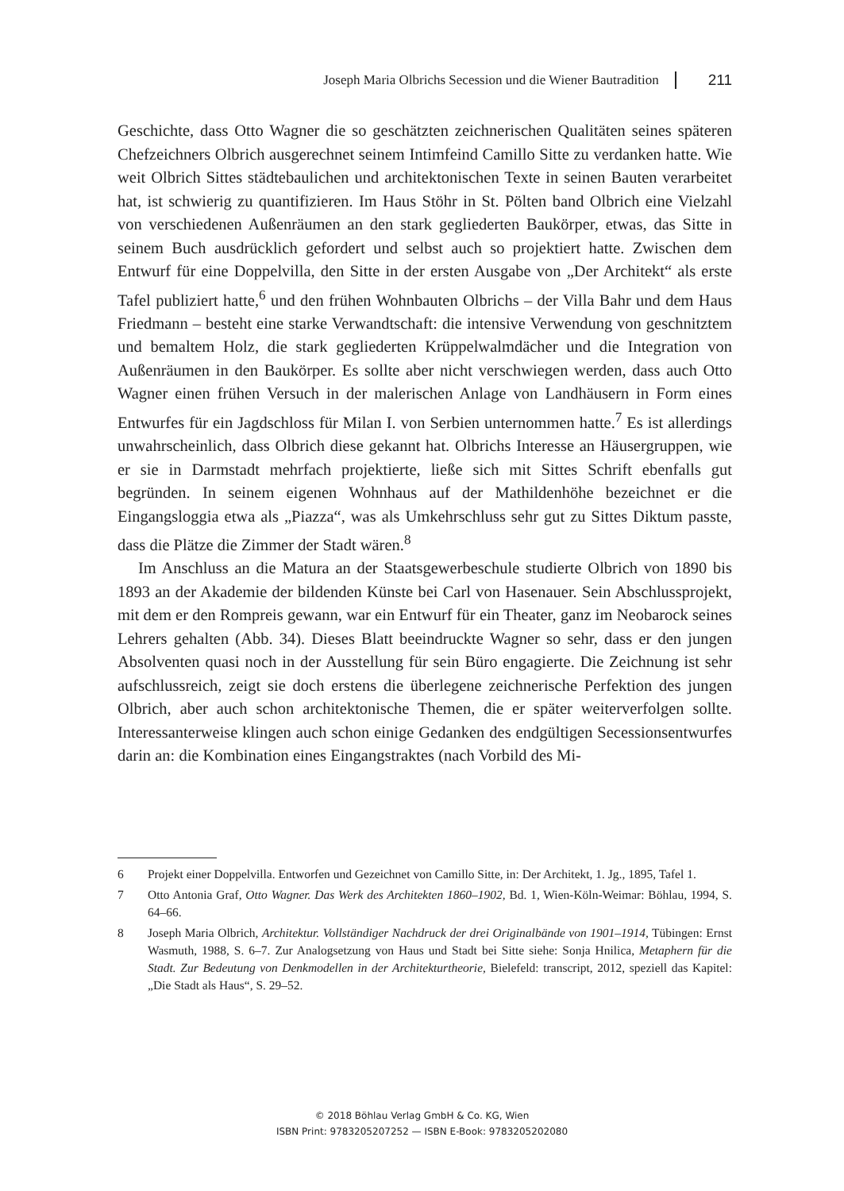Joseph Maria Olbrichs Secession und die Wiener Bautradition 211
Geschichte, dass Otto Wagner die so geschätzten zeichnerischen Qualitäten seines späteren Chefzeichners Olbrich ausgerechnet seinem Intimfeind Camillo Sitte zu verdanken hatte. Wie weit Olbrich Sittes städtebaulichen und architektonischen Texte in seinen Bauten verarbeitet hat, ist schwierig zu quantifizieren. Im Haus Stöhr in St. Pölten band Olbrich eine Vielzahl von verschiedenen Außenräumen an den stark gegliederten Baukörper, etwas, das Sitte in seinem Buch ausdrücklich gefordert und selbst auch so projektiert hatte. Zwischen dem Entwurf für eine Doppelvilla, den Sitte in der ersten Ausgabe von „Der Architekt“ als erste Tafel publiziert hatte,<sup>6</sup> und den frühen Wohnbauten Olbrichs – der Villa Bahr und dem Haus Friedmann – besteht eine starke Verwandtschaft: die intensive Verwendung von geschnitztem und bemaltem Holz, die stark gegliederten Krüppelwalmdächer und die Integration von Außenräumen in den Baukörper. Es sollte aber nicht verschwiegen werden, dass auch Otto Wagner einen frühen Versuch in der malerischen Anlage von Landhäusern in Form eines Entwurfes für ein Jagdschloss für Milan I. von Serbien unternommen hatte.<sup>7</sup> Es ist allerdings unwahrscheinlich, dass Olbrich diese gekannt hat. Olbrichs Interesse an Häusergruppen, wie er sie in Darmstadt mehrfach projektierte, ließe sich mit Sittes Schrift ebenfalls gut begründen. In seinem eigenen Wohnhaus auf der Mathildenhöhe bezeichnet er die Eingangsloggia etwa als „Piazza“, was als Umkehrschluss sehr gut zu Sittes Diktum passte, dass die Plätze die Zimmer der Stadt wären.<sup>8</sup>
Im Anschluss an die Matura an der Staatsgewerbeschule studierte Olbrich von 1890 bis 1893 an der Akademie der bildenden Künste bei Carl von Hasenauer. Sein Abschlussprojekt, mit dem er den Rompreis gewann, war ein Entwurf für ein Theater, ganz im Neobarock seines Lehrers gehalten (Abb. 34). Dieses Blatt beeindruckte Wagner so sehr, dass er den jungen Absolventen quasi noch in der Ausstellung für sein Büro engagierte. Die Zeichnung ist sehr aufschlussreich, zeigt sie doch erstens die überlegene zeichnerische Perfektion des jungen Olbrich, aber auch schon architektonische Themen, die er später weiterverfolgen sollte. Interessanterweise klingen auch schon einige Gedanken des endgültigen Secessionsentwurfes darin an: die Kombination eines Eingangstraktes (nach Vorbild des Mi-
6 Projekt einer Doppelvilla. Entworfen und Gezeichnet von Camillo Sitte, in: Der Architekt, 1. Jg., 1895, Tafel 1.
7 Otto Antonia Graf, Otto Wagner. Das Werk des Architekten 1860–1902, Bd. 1, Wien-Köln-Weimar: Böhlau, 1994, S. 64–66.
8 Joseph Maria Olbrich, Architektur. Vollständiger Nachdruck der drei Originalbände von 1901–1914, Tübingen: Ernst Wasmuth, 1988, S. 6–7. Zur Analogsetzung von Haus und Stadt bei Sitte siehe: Sonja Hnilica, Metaphern für die Stadt. Zur Bedeutung von Denkmodellen in der Architekturtheorie, Bielefeld: transcript, 2012, speziell das Kapitel: „Die Stadt als Haus“, S. 29–52.
© 2018 Böhlau Verlag GmbH & Co. KG, Wien
ISBN Print: 9783205207252 — ISBN E-Book: 9783205202080